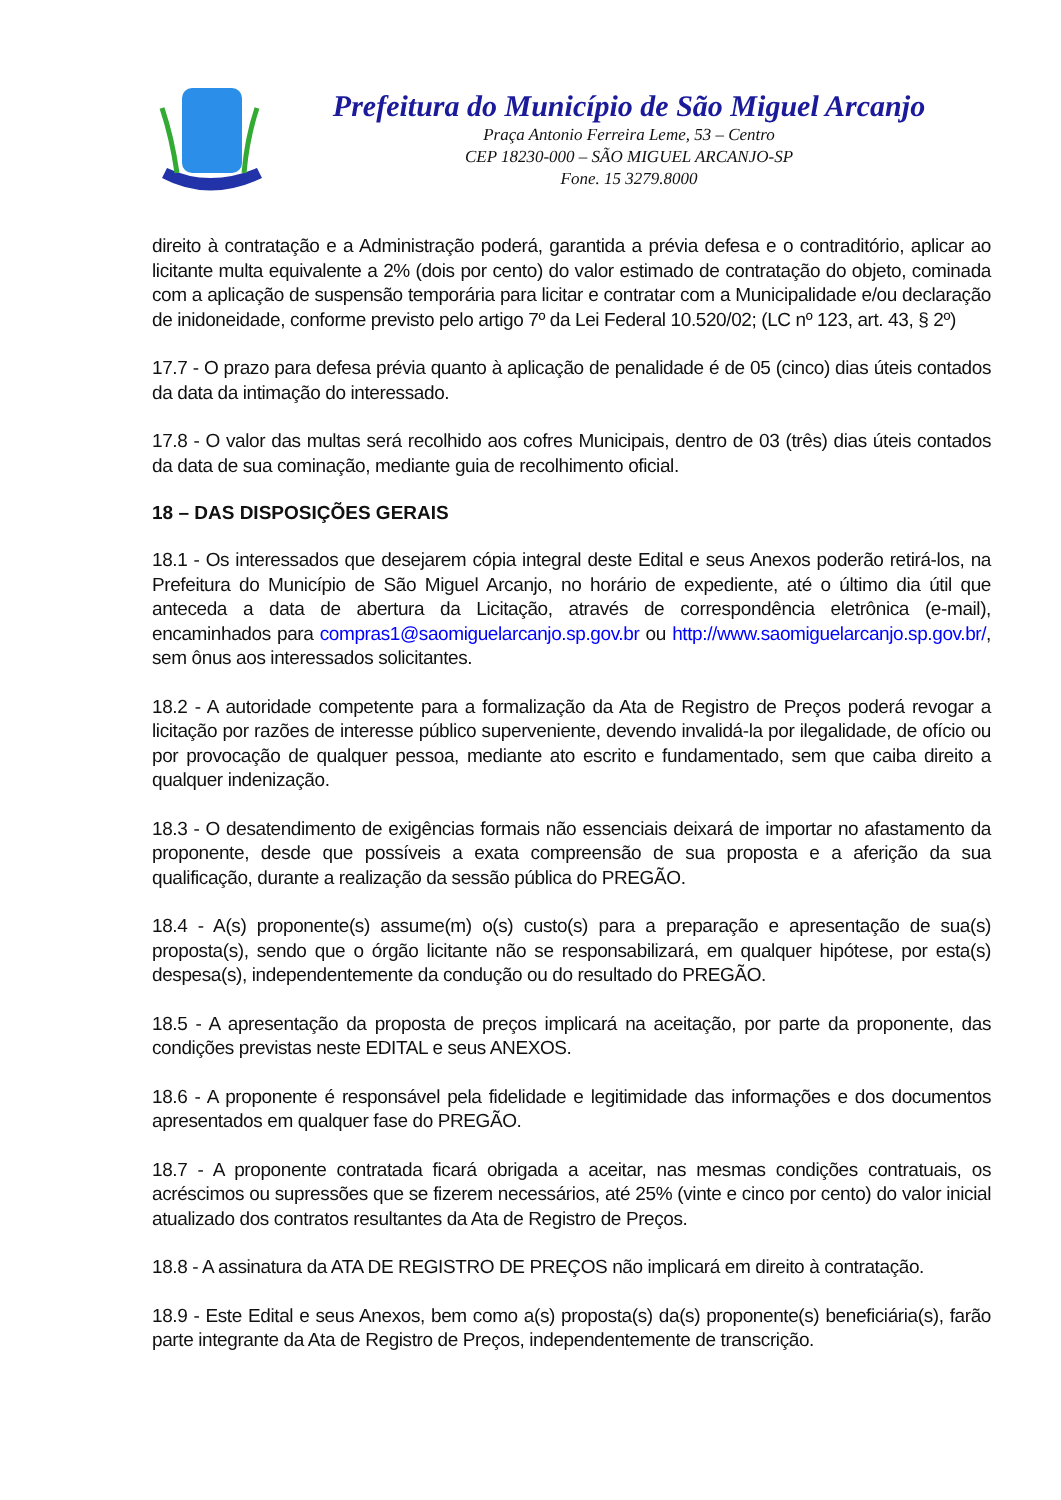Prefeitura do Município de São Miguel Arcanjo
Praça Antonio Ferreira Leme, 53 – Centro
CEP 18230-000 – SÃO MIGUEL ARCANJO-SP
Fone. 15 3279.8000
direito à contratação e a Administração poderá, garantida a prévia defesa e o contraditório, aplicar ao licitante multa equivalente a 2% (dois por cento) do valor estimado de contratação do objeto, cominada com a aplicação de suspensão temporária para licitar e contratar com a Municipalidade e/ou declaração de inidoneidade, conforme previsto pelo artigo 7º da Lei Federal 10.520/02; (LC nº 123, art. 43, § 2º)
17.7 - O prazo para defesa prévia quanto à aplicação de penalidade é de 05 (cinco) dias úteis contados da data da intimação do interessado.
17.8 - O valor das multas será recolhido aos cofres Municipais, dentro de 03 (três) dias úteis contados da data de sua cominação, mediante guia de recolhimento oficial.
18 – DAS DISPOSIÇÕES GERAIS
18.1 - Os interessados que desejarem cópia integral deste Edital e seus Anexos poderão retirá-los, na Prefeitura do Município de São Miguel Arcanjo, no horário de expediente, até o último dia útil que anteceda a data de abertura da Licitação, através de correspondência eletrônica (e-mail), encaminhados para compras1@saomiguelarcanjo.sp.gov.br ou http://www.saomiguelarcanjo.sp.gov.br/, sem ônus aos interessados solicitantes.
18.2 - A autoridade competente para a formalização da Ata de Registro de Preços poderá revogar a licitação por razões de interesse público superveniente, devendo invalidá-la por ilegalidade, de ofício ou por provocação de qualquer pessoa, mediante ato escrito e fundamentado, sem que caiba direito a qualquer indenização.
18.3 - O desatendimento de exigências formais não essenciais deixará de importar no afastamento da proponente, desde que possíveis a exata compreensão de sua proposta e a aferição da sua qualificação, durante a realização da sessão pública do PREGÃO.
18.4 - A(s) proponente(s) assume(m) o(s) custo(s) para a preparação e apresentação de sua(s) proposta(s), sendo que o órgão licitante não se responsabilizará, em qualquer hipótese, por esta(s) despesa(s), independentemente da condução ou do resultado do PREGÃO.
18.5 - A apresentação da proposta de preços implicará na aceitação, por parte da proponente, das condições previstas neste EDITAL e seus ANEXOS.
18.6 - A proponente é responsável pela fidelidade e legitimidade das informações e dos documentos apresentados em qualquer fase do PREGÃO.
18.7 - A proponente contratada ficará obrigada a aceitar, nas mesmas condições contratuais, os acréscimos ou supressões que se fizerem necessários, até 25% (vinte e cinco por cento) do valor inicial atualizado dos contratos resultantes da Ata de Registro de Preços.
18.8 - A assinatura da ATA DE REGISTRO DE PREÇOS não implicará em direito à contratação.
18.9 - Este Edital e seus Anexos, bem como a(s) proposta(s) da(s) proponente(s) beneficiária(s), farão parte integrante da Ata de Registro de Preços, independentemente de transcrição.